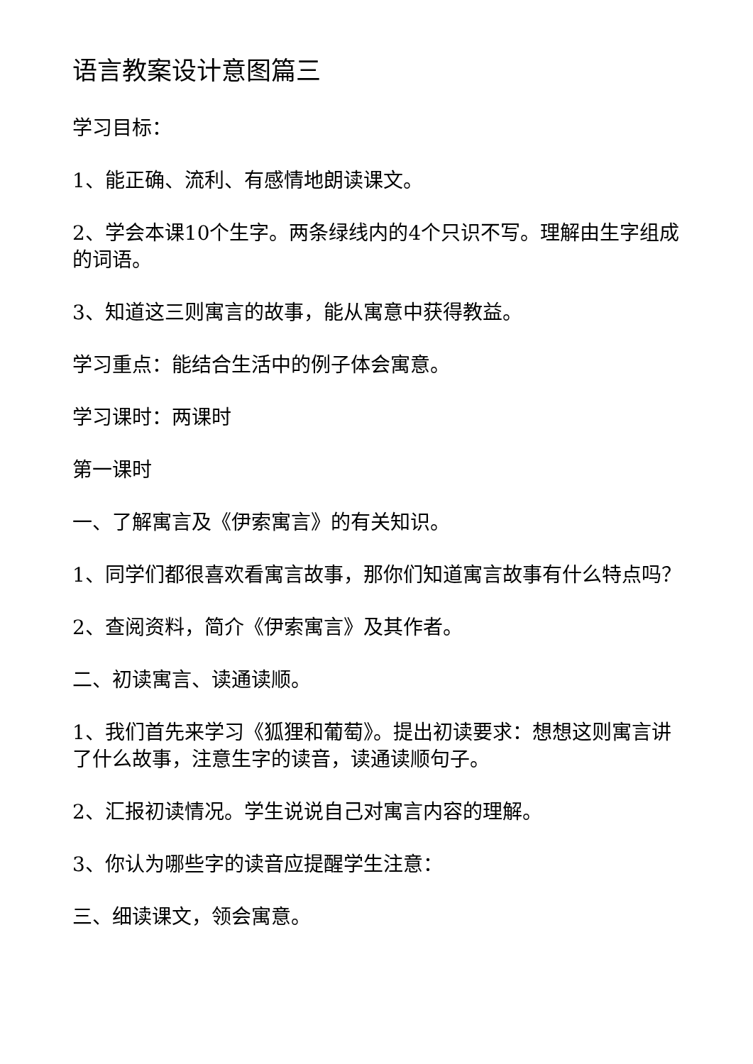语言教案设计意图篇三
学习目标：
1、能正确、流利、有感情地朗读课文。
2、学会本课10个生字。两条绿线内的4个只识不写。理解由生字组成的词语。
3、知道这三则寓言的故事，能从寓意中获得教益。
学习重点：能结合生活中的例子体会寓意。
学习课时：两课时
第一课时
一、了解寓言及《伊索寓言》的有关知识。
1、同学们都很喜欢看寓言故事，那你们知道寓言故事有什么特点吗？
2、查阅资料，简介《伊索寓言》及其作者。
二、初读寓言、读通读顺。
1、我们首先来学习《狐狸和葡萄》。提出初读要求：想想这则寓言讲了什么故事，注意生字的读音，读通读顺句子。
2、汇报初读情况。学生说说自己对寓言内容的理解。
3、你认为哪些字的读音应提醒学生注意：
三、细读课文，领会寓意。